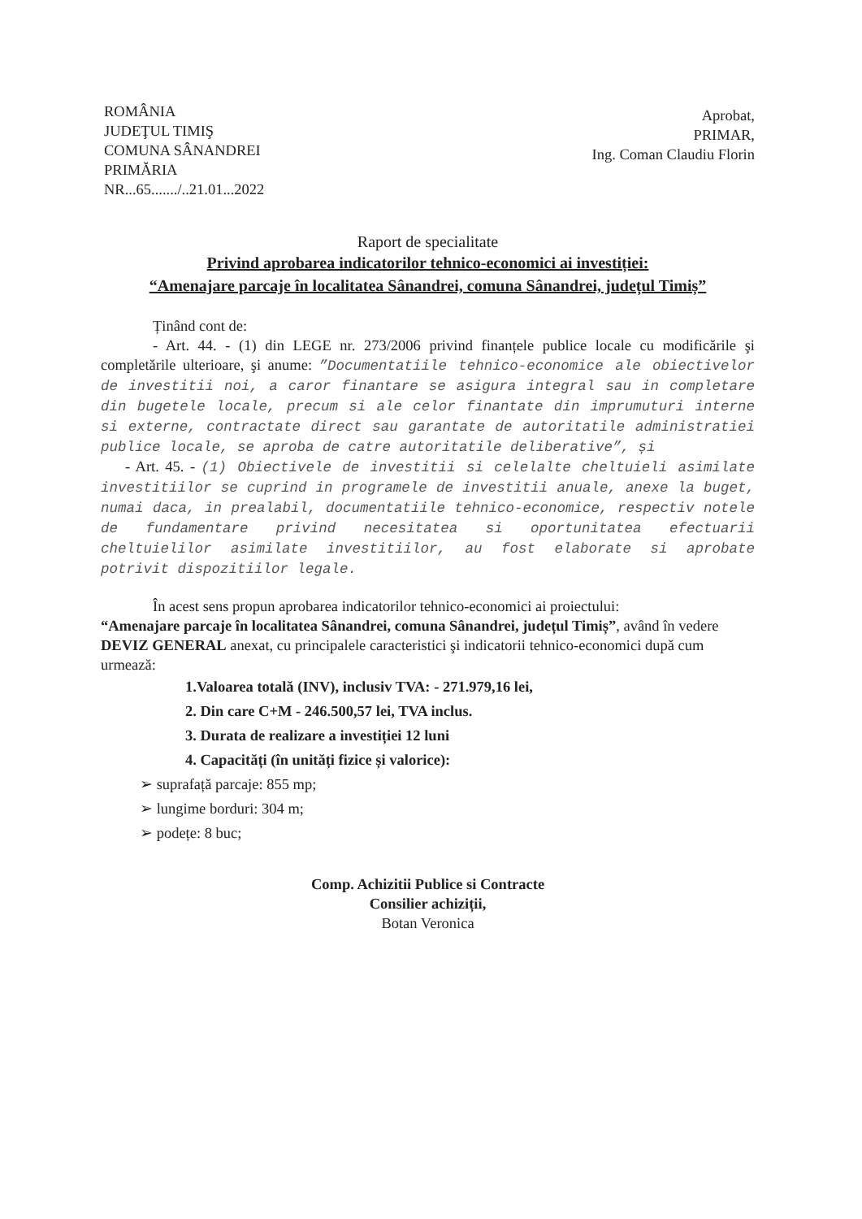ROMÂNIA
JUDEŢUL TIMIŞ
COMUNA SÂNANDREI
PRIMĂRIA
NR...65......./..21.01...2022
Aprobat,
PRIMAR,
Ing. Coman Claudiu Florin
Raport de specialitate
Privind aprobarea indicatorilor tehnico-economici ai investiției:
“Amenajare parcaje în localitatea Sânandrei, comuna Sânandrei, județul Timiș”
Ținând cont de:
- Art. 44. - (1) din LEGE nr. 273/2006 privind finanțele publice locale cu modificările şi completările ulterioare, şi anume: ”Documentatiile tehnico-economice ale obiectivelor de investitii noi, a caror finantare se asigura integral sau in completare din bugetele locale, precum si ale celor finantate din imprumuturi interne si externe, contractate direct sau garantate de autoritatile administratiei publice locale, se aproba de catre autoritatile deliberative”, și
- Art. 45. - (1) Obiectivele de investitii si celelalte cheltuieli asimilate investitiilor se cuprind in programele de investitii anuale, anexe la buget, numai daca, in prealabil, documentatiile tehnico-economice, respectiv notele de fundamentare privind necesitatea si oportunitatea efectuarii cheltuielilor asimilate investitiilor, au fost elaborate si aprobate potrivit dispozitiilor legale.
În acest sens propun aprobarea indicatorilor tehnico-economici ai proiectului:
“Amenajare parcaje în localitatea Sânandrei, comuna Sânandrei, județul Timiș”, având în vedere DEVIZ GENERAL anexat, cu principalele caracteristici şi indicatorii tehnico-economici după cum urmează:
1.Valoarea totală (INV), inclusiv TVA: - 271.979,16 lei,
2. Din care C+M - 246.500,57 lei, TVA inclus.
3. Durata de realizare a investiției 12 luni
4. Capacități (în unități fizice și valorice):
➢ suprafață parcaje: 855 mp;
➢ lungime borduri: 304 m;
➢ podețe: 8 buc;
Comp. Achizitii Publice si Contracte
Consilier achiziții,
Botan Veronica